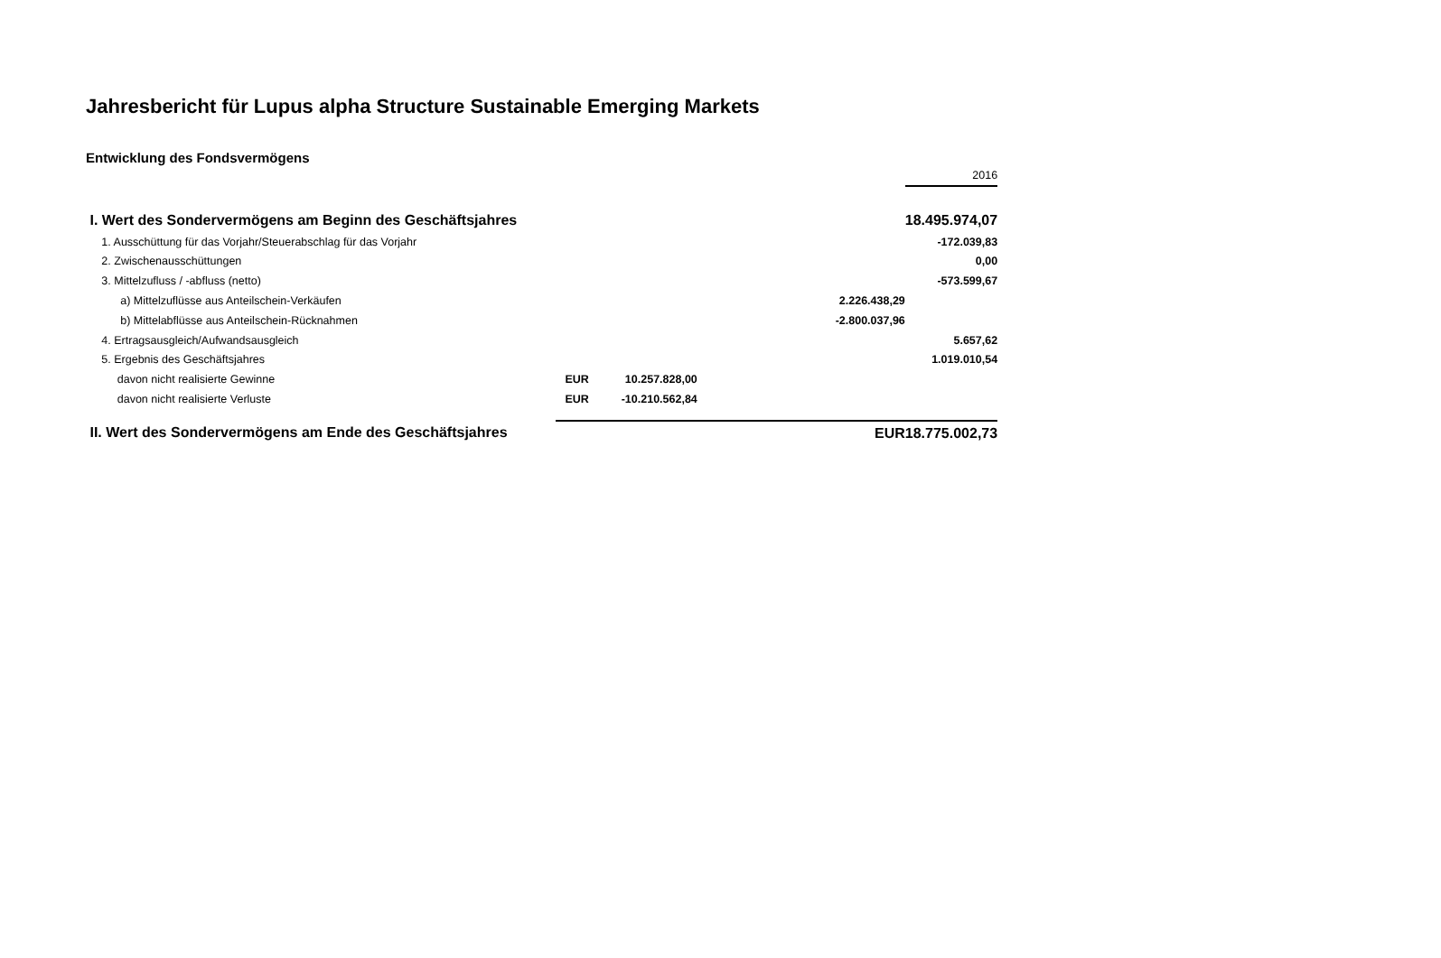Jahresbericht für Lupus alpha Structure Sustainable Emerging Markets
Entwicklung des Fondsvermögens
| | | | | | 2016 |
| I. Wert des Sondervermögens am Beginn des Geschäftsjahres | | | | | 18.495.974,07 |
| 1. Ausschüttung für das Vorjahr/Steuerabschlag für das Vorjahr | | | | | -172.039,83 |
| 2. Zwischenausschüttungen | | | | | 0,00 |
| 3. Mittelzufluss / -abfluss (netto) | | | | | -573.599,67 |
| a) Mittelzuflüsse aus Anteilschein-Verkäufen | | | | 2.226.438,29 | |
| b) Mittelabflüsse aus Anteilschein-Rücknahmen | | | | -2.800.037,96 | |
| 4. Ertragsausgleich/Aufwandsausgleich | | | | | 5.657,62 |
| 5. Ergebnis des Geschäftsjahres | | | | | 1.019.010,54 |
| davon nicht realisierte Gewinne | EUR | 10.257.828,00 | | | |
| davon nicht realisierte Verluste | EUR | -10.210.562,84 | | | |
| II. Wert des Sondervermögens am Ende des Geschäftsjahres | | | | EUR | 18.775.002,73 |